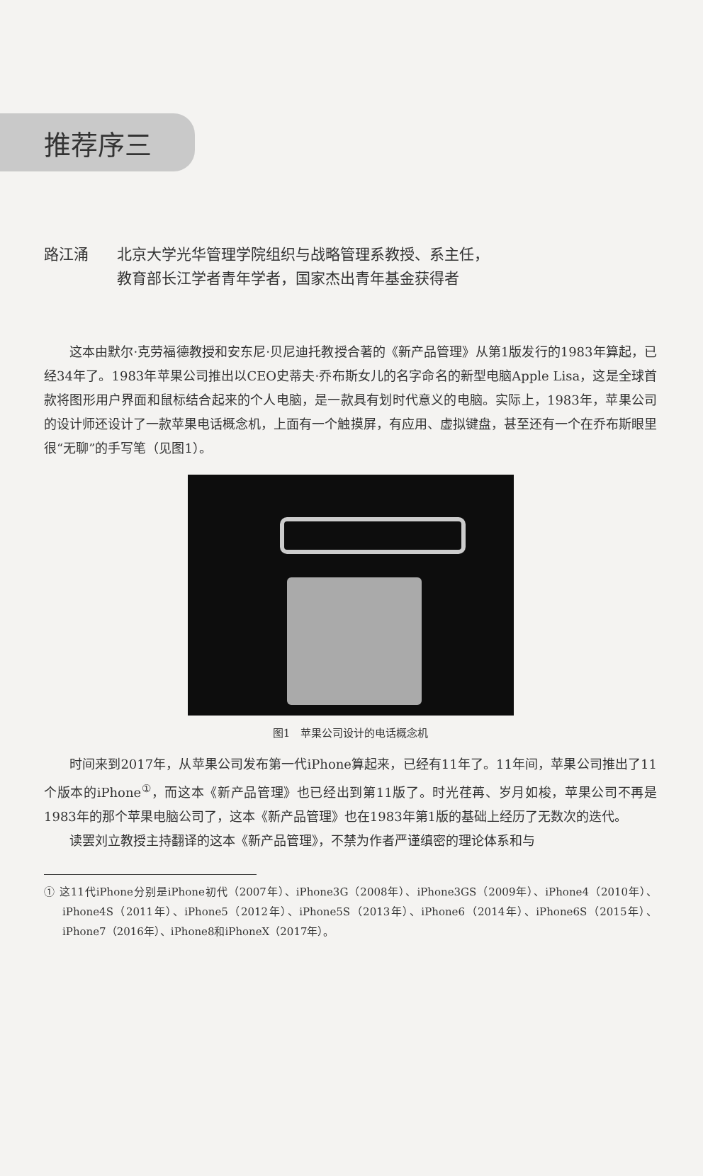推荐序三
路江涌 北京大学光华管理学院组织与战略管理系教授、系主任，
教育部长江学者青年学者，国家杰出青年基金获得者
这本由默尔·克劳福德教授和安东尼·贝尼迪托教授合著的《新产品管理》从第1版发行的1983年算起，已经34年了。1983年苹果公司推出以CEO史蒂夫·乔布斯女儿的名字命名的新型电脑Apple Lisa，这是全球首款将图形用户界面和鼠标结合起来的个人电脑，是一款具有划时代意义的电脑。实际上，1983年，苹果公司的设计师还设计了一款苹果电话概念机，上面有一个触摸屏，有应用、虚拟键盘，甚至还有一个在乔布斯眼里很“无聊”的手写笔（见图1）。
图1　苹果公司设计的电话概念机
时间来到2017年，从苹果公司发布第一代iPhone算起来，已经有11年了。11年间，苹果公司推出了11个版本的iPhone<sup>①</sup>，而这本《新产品管理》也已经出到第11版了。时光荏苒、岁月如梭，苹果公司不再是1983年的那个苹果电脑公司了，这本《新产品管理》也在1983年第1版的基础上经历了无数次的迭代。
读罢刘立教授主持翻译的这本《新产品管理》，不禁为作者严谨缜密的理论体系和与
① 这11代iPhone分别是iPhone初代（2007年）、iPhone3G（2008年）、iPhone3GS（2009年）、iPhone4（2010年）、iPhone4S（2011年）、iPhone5（2012年）、iPhone5S（2013年）、iPhone6（2014年）、iPhone6S（2015年）、iPhone7（2016年）、iPhone8和iPhoneX（2017年）。